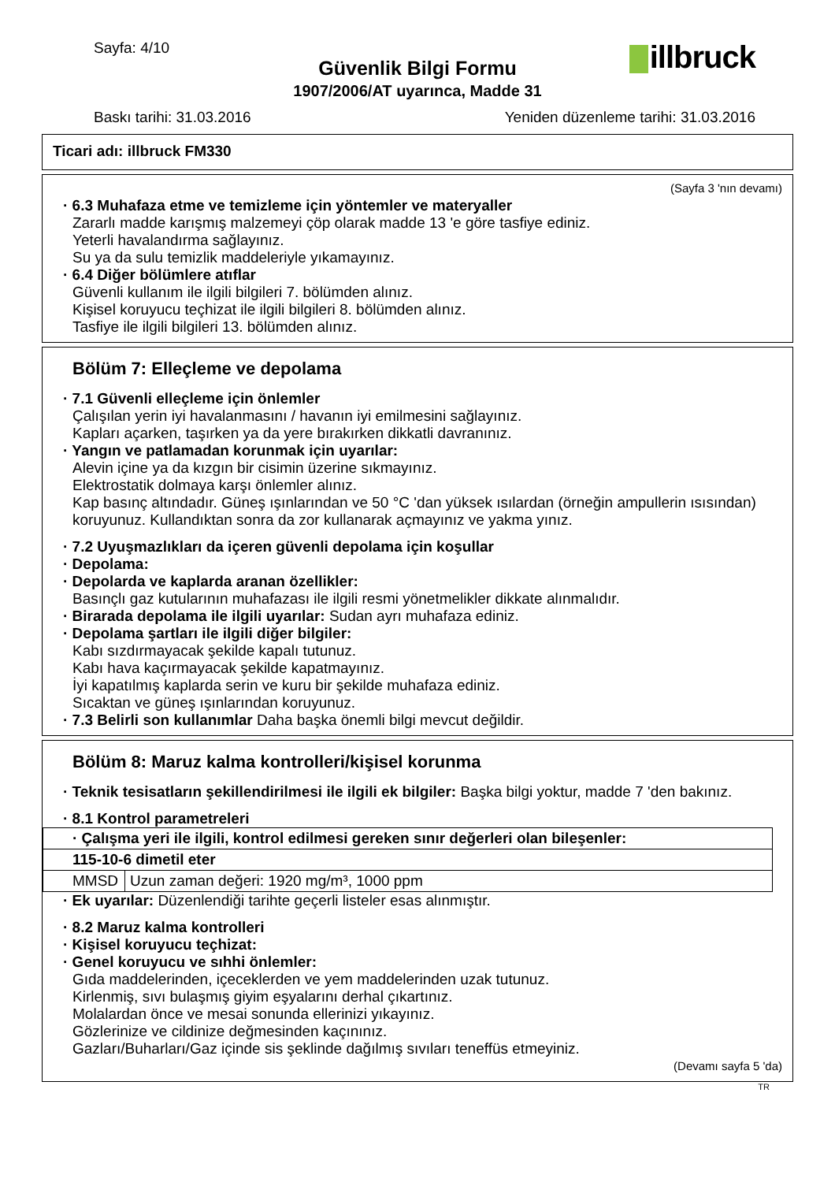Sayfa: 4/10 illbruck Güvenlik Bilgi Formu
1907/2006/AT uyarınca, Madde 31
Baskı tarihi: 31.03.2016 Yeniden düzenleme tarihi: 31.03.2016
Ticari adı: illbruck FM330
(Sayfa 3 'nın devamı)
· 6.3 Muhafaza etme ve temizleme için yöntemler ve materyaller
Zararlı madde karışmış malzemeyi çöp olarak madde 13 'e göre tasfiye ediniz.
Yeterli havalandırma sağlayınız.
Su ya da sulu temizlik maddeleriyle yıkamayınız.
· 6.4 Diğer bölümlere atıflar
Güvenli kullanım ile ilgili bilgileri 7. bölümden alınız.
Kişisel koruyucu teçhizat ile ilgili bilgileri 8. bölümden alınız.
Tasfiye ile ilgili bilgileri 13. bölümden alınız.
Bölüm 7: Elleçleme ve depolama
· 7.1 Güvenli elleçleme için önlemler
Çalışılan yerin iyi havalanmasını / havanın iyi emilmesini sağlayınız.
Kapları açarken, taşırken ya da yere bırakırken dikkatli davranınız.
· Yangın ve patlamadan korunmak için uyarılar:
Alevin içine ya da kızgın bir cisimin üzerine sıkmayınız.
Elektrostatik dolmaya karşı önlemler alınız.
Kap basınç altındadır. Güneş ışınlarından ve 50 °C 'dan yüksek ısılardan (örneğin ampullerin ısısından) koruyunuz. Kullandıktan sonra da zor kullanarak açmayınız ve yakma yınız.
· 7.2 Uyuşmazlıkları da içeren güvenli depolama için koşullar
· Depolama:
· Depolarda ve kaplarda aranan özellikler:
Basınçlı gaz kutularının muhafazası ile ilgili resmi yönetmelikler dikkate alınmalıdır.
· Birarada depolama ile ilgili uyarılar: Sudan ayrı muhafaza ediniz.
· Depolama şartları ile ilgili diğer bilgiler:
Kabı sızdırmayacak şekilde kapalı tutunuz.
Kabı hava kaçırmayacak şekilde kapatmayınız.
İyi kapatılmış kaplarda serin ve kuru bir şekilde muhafaza ediniz.
Sıcaktan ve güneş ışınlarından koruyunuz.
· 7.3 Belirli son kullanımlar Daha başka önemli bilgi mevcut değildir.
Bölüm 8: Maruz kalma kontrolleri/kişisel korunma
· Teknik tesisatların şekillendirilmesi ile ilgili ek bilgiler: Başka bilgi yoktur, madde 7 'den bakınız.
· 8.1 Kontrol parametreleri
| · Çalışma yeri ile ilgili, kontrol edilmesi gereken sınır değerleri olan bileşenler: | |
| 115-10-6 dimetil eter | |
| MMSD | Uzun zaman değeri: 1920 mg/m³, 1000 ppm |
· Ek uyarılar: Düzenlendiği tarihte geçerli listeler esas alınmıştır.
· 8.2 Maruz kalma kontrolleri
· Kişisel koruyucu teçhizat:
· Genel koruyucu ve sıhhi önlemler:
Gıda maddelerinden, içeceklerden ve yem maddelerinden uzak tutunuz.
Kirlenmiş, sıvı bulaşmış giyim eşyalarını derhal çıkartınız.
Molalardan önce ve mesai sonunda ellerinizi yıkayınız.
Gözlerinize ve cildinize değmesinden kaçınınız.
Gazları/Buharları/Gaz içinde sis şeklinde dağılmış sıvıları teneffüs etmeyiniz.
(Devamı sayfa 5 'da)
TR